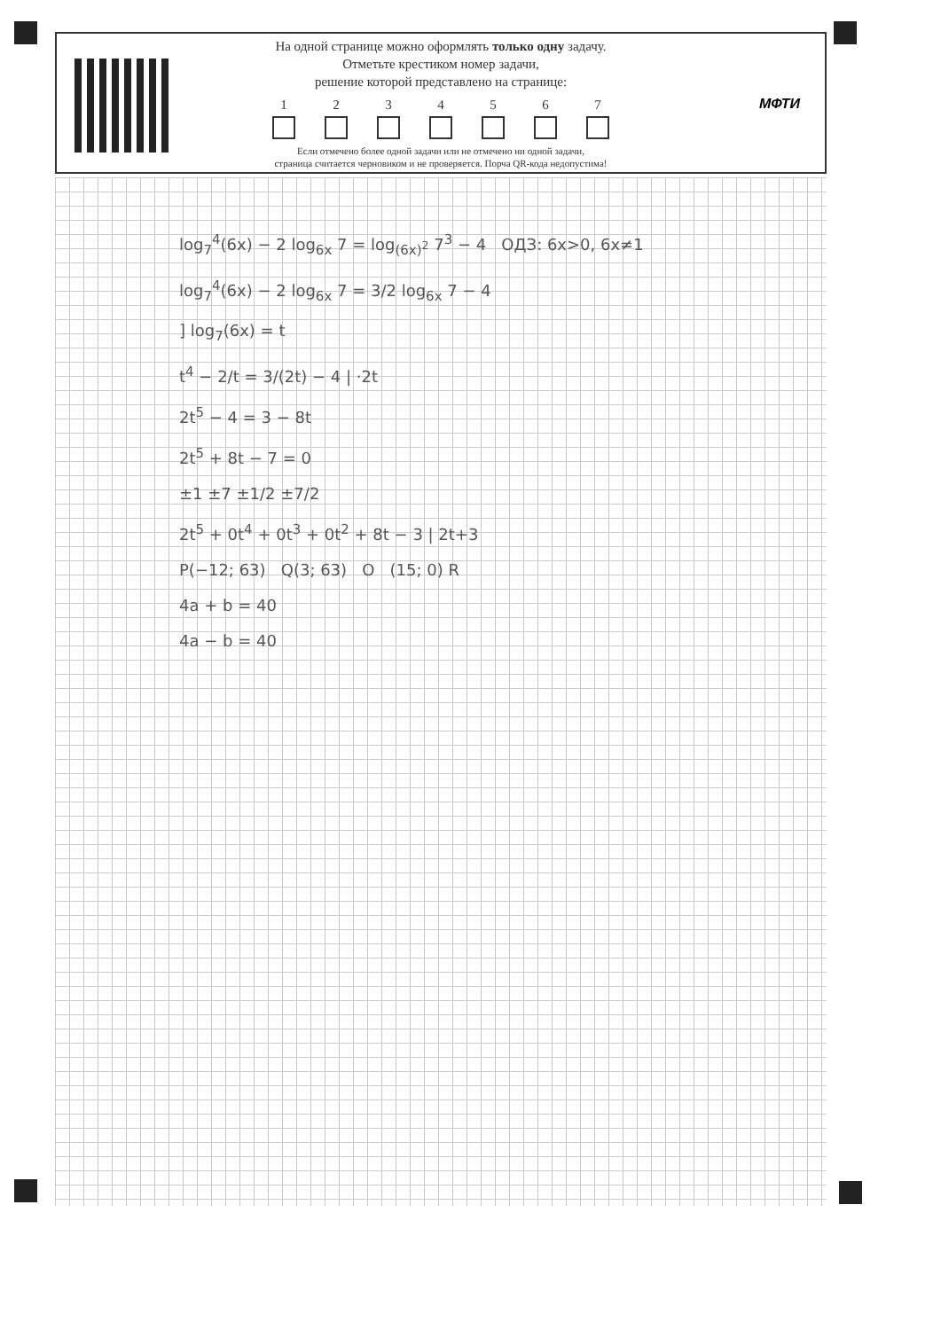На одной странице можно оформлять только одну задачу.
Отметьте крестиком номер задачи,
решение которой представлено на странице:
1 2 3 4 5 6 7
Если отмечено более одной задачи или не отмечено ни одной задачи,
страница считается черновиком и не проверяется. Порча QR-кода недопустима!
МФТИ
log<sub>7</sub><sup>4</sup>(6x) − 2 log<sub>6x</sub> 7 = log<sub>(6x)<sup>2</sup></sub> 7<sup>3</sup> − 4 ОДЗ: 6x>0, 6x≠1
log<sub>7</sub><sup>4</sup>(6x) − 2 log<sub>6x</sub> 7 = 3/2 log<sub>6x</sub> 7 − 4
] log<sub>7</sub>(6x) = t
t<sup>4</sup> − 2/t = 3/(2t) − 4 | ·2t
2t<sup>5</sup> − 4 = 3 − 8t
2t<sup>5</sup> + 8t − 7 = 0
±1 ±7 ±1/2 ±7/2
2t<sup>5</sup> + 0t<sup>4</sup> + 0t<sup>3</sup> + 0t<sup>2</sup> + 8t − 3 | 2t+3
P(−12; 63) Q(3; 63) O (15; 0) R
4a + b = 40
4a − b = 40